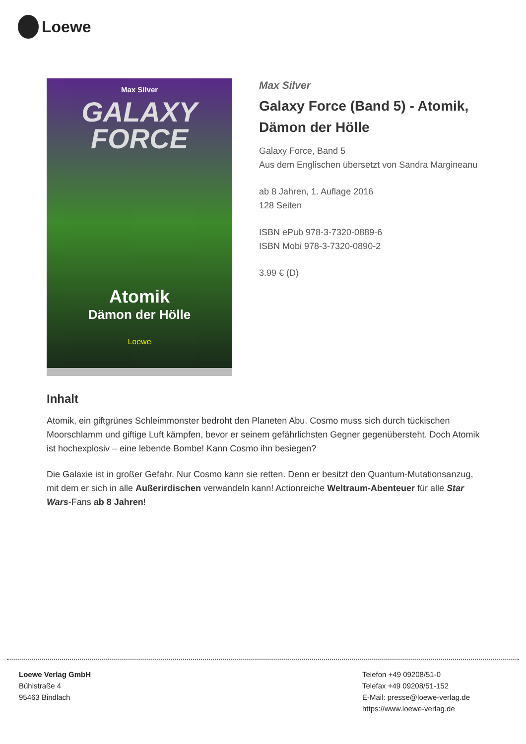Loewe
Max Silver
GALAXY
FORCE
Atomik
Dämon der Hölle
Loewe
Max Silver
Galaxy Force (Band 5) - Atomik, Dämon der Hölle
Galaxy Force, Band 5
Aus dem Englischen übersetzt von Sandra Margineanu
ab 8 Jahren, 1. Auflage 2016
128 Seiten
ISBN ePub 978-3-7320-0889-6
ISBN Mobi 978-3-7320-0890-2
3.99 € (D)
Inhalt
Atomik, ein giftgrünes Schleimmonster bedroht den Planeten Abu. Cosmo muss sich durch tückischen Moorschlamm und giftige Luft kämpfen, bevor er seinem gefährlichsten Gegner gegenübersteht. Doch Atomik ist hochexplosiv – eine lebende Bombe! Kann Cosmo ihn besiegen?
Die Galaxie ist in großer Gefahr. Nur Cosmo kann sie retten. Denn er besitzt den Quantum-Mutationsanzug, mit dem er sich in alle Außerirdischen verwandeln kann! Actionreiche Weltraum-Abenteuer für alle Star Wars-Fans ab 8 Jahren!
Loewe Verlag GmbH
Bühlstraße 4
95463 Bindlach
Telefon +49 09208/51-0
Telefax +49 09208/51-152
E-Mail: presse@loewe-verlag.de
https://www.loewe-verlag.de